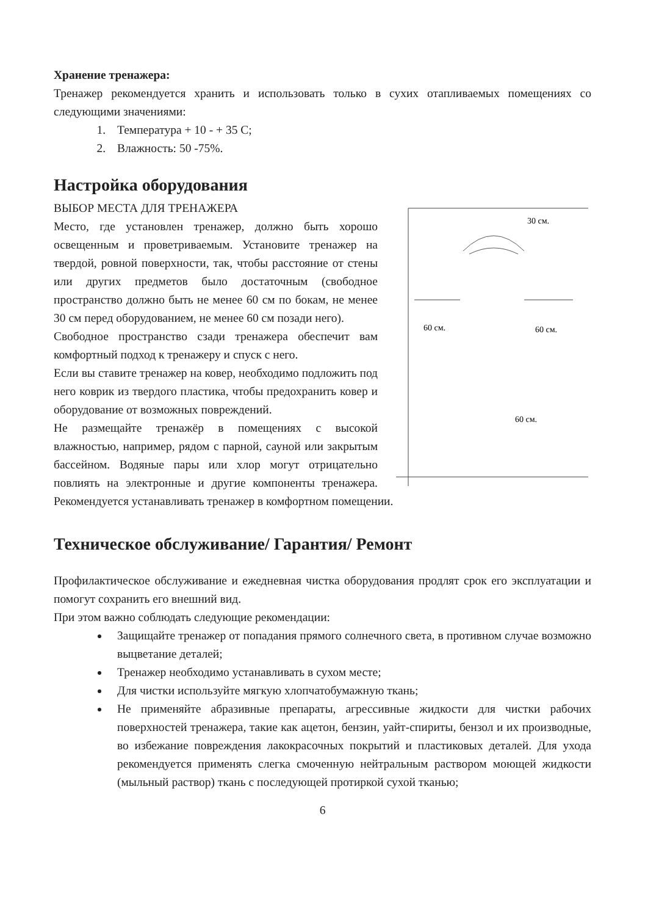Хранение тренажера:
Тренажер рекомендуется хранить и использовать только в сухих отапливаемых помещениях со следующими значениями:
1. Температура + 10 - + 35 С;
2. Влажность: 50 -75%.
Настройка оборудования
30 см.
60 см.
60 см.
60 см.
ВЫБОР МЕСТА ДЛЯ ТРЕНАЖЕРА
Место, где установлен тренажер, должно быть хорошо освещенным и проветриваемым. Установите тренажер на твердой, ровной поверхности, так, чтобы расстояние от стены или других предметов было достаточным (свободное пространство должно быть не менее 60 см по бокам, не менее 30 см перед оборудованием, не менее 60 см позади него).
Свободное пространство сзади тренажера обеспечит вам комфортный подход к тренажеру и спуск с него.
Если вы ставите тренажер на ковер, необходимо подложить под него коврик из твердого пластика, чтобы предохранить ковер и оборудование от возможных повреждений.
Не размещайте тренажёр в помещениях с высокой влажностью, например, рядом с парной, сауной или закрытым бассейном. Водяные пары или хлор могут отрицательно повлиять на электронные и другие компоненты тренажера. Рекомендуется устанавливать тренажер в комфортном помещении.
Техническое обслуживание/ Гарантия/ Ремонт
Профилактическое обслуживание и ежедневная чистка оборудования продлят срок его эксплуатации и помогут сохранить его внешний вид.
При этом важно соблюдать следующие рекомендации:
Защищайте тренажер от попадания прямого солнечного света, в противном случае возможно выцветание деталей;
Тренажер необходимо устанавливать в сухом месте;
Для чистки используйте мягкую хлопчатобумажную ткань;
Не применяйте абразивные препараты, агрессивные жидкости для чистки рабочих поверхностей тренажера, такие как ацетон, бензин, уайт-спириты, бензол и их производные, во избежание повреждения лакокрасочных покрытий и пластиковых деталей. Для ухода рекомендуется применять слегка смоченную нейтральным раствором моющей жидкости (мыльный раствор) ткань с последующей протиркой сухой тканью;
6